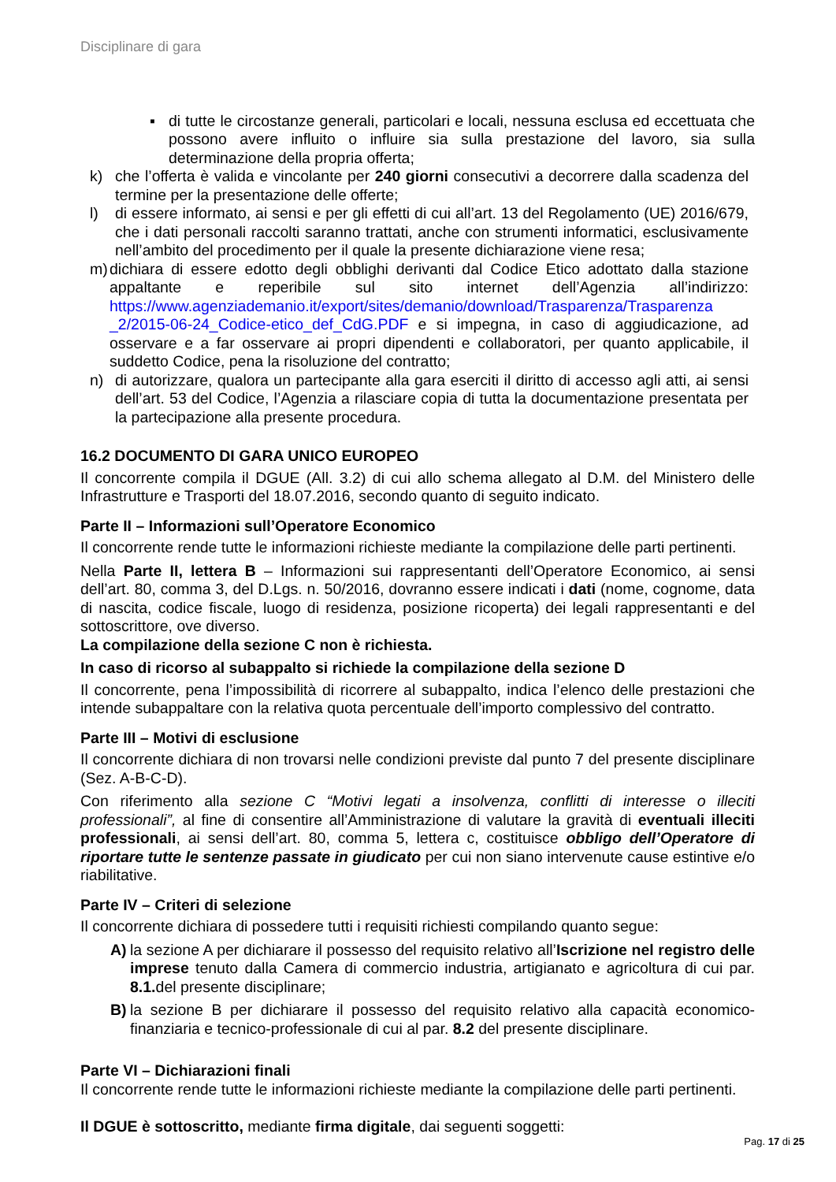Disciplinare di gara
▪ di tutte le circostanze generali, particolari e locali, nessuna esclusa ed eccettuata che possono avere influito o influire sia sulla prestazione del lavoro, sia sulla determinazione della propria offerta;
k) che l’offerta è valida e vincolante per 240 giorni consecutivi a decorrere dalla scadenza del termine per la presentazione delle offerte;
l) di essere informato, ai sensi e per gli effetti di cui all’art. 13 del Regolamento (UE) 2016/679, che i dati personali raccolti saranno trattati, anche con strumenti informatici, esclusivamente nell’ambito del procedimento per il quale la presente dichiarazione viene resa;
m) dichiara di essere edotto degli obblighi derivanti dal Codice Etico adottato dalla stazione appaltante e reperibile sul sito internet dell’Agenzia all’indirizzo: https://www.agenziademanio.it/export/sites/demanio/download/Trasparenza/Trasparenza _2/2015-06-24_Codice-etico_def_CdG.PDF e si impegna, in caso di aggiudicazione, ad osservare e a far osservare ai propri dipendenti e collaboratori, per quanto applicabile, il suddetto Codice, pena la risoluzione del contratto;
n) di autorizzare, qualora un partecipante alla gara eserciti il diritto di accesso agli atti, ai sensi dell’art. 53 del Codice, l’Agenzia a rilasciare copia di tutta la documentazione presentata per la partecipazione alla presente procedura.
16.2 DOCUMENTO DI GARA UNICO EUROPEO
Il concorrente compila il DGUE (All. 3.2) di cui allo schema allegato al D.M. del Ministero delle Infrastrutture e Trasporti del 18.07.2016, secondo quanto di seguito indicato.
Parte II – Informazioni sull’Operatore Economico
Il concorrente rende tutte le informazioni richieste mediante la compilazione delle parti pertinenti.
Nella Parte II, lettera B – Informazioni sui rappresentanti dell’Operatore Economico, ai sensi dell’art. 80, comma 3, del D.Lgs. n. 50/2016, dovranno essere indicati i dati (nome, cognome, data di nascita, codice fiscale, luogo di residenza, posizione ricoperta) dei legali rappresentanti e del sottoscrittore, ove diverso.
La compilazione della sezione C non è richiesta.
In caso di ricorso al subappalto si richiede la compilazione della sezione D
Il concorrente, pena l’impossibilità di ricorrere al subappalto, indica l’elenco delle prestazioni che intende subappaltare con la relativa quota percentuale dell’importo complessivo del contratto.
Parte III – Motivi di esclusione
Il concorrente dichiara di non trovarsi nelle condizioni previste dal punto 7 del presente disciplinare (Sez. A-B-C-D).
Con riferimento alla sezione C “Motivi legati a insolvenza, conflitti di interesse o illeciti professionali”, al fine di consentire all’Amministrazione di valutare la gravità di eventuali illeciti professionali, ai sensi dell’art. 80, comma 5, lettera c, costituisce obbligo dell’Operatore di riportare tutte le sentenze passate in giudicato per cui non siano intervenute cause estintive e/o riabilitative.
Parte IV – Criteri di selezione
Il concorrente dichiara di possedere tutti i requisiti richiesti compilando quanto segue:
A) la sezione A per dichiarare il possesso del requisito relativo all’Iscrizione nel registro delle imprese tenuto dalla Camera di commercio industria, artigianato e agricoltura di cui par. 8.1. del presente disciplinare;
B) la sezione B per dichiarare il possesso del requisito relativo alla capacità economico-finanziaria e tecnico-professionale di cui al par. 8.2 del presente disciplinare.
Parte VI – Dichiarazioni finali
Il concorrente rende tutte le informazioni richieste mediante la compilazione delle parti pertinenti.
Il DGUE è sottoscritto, mediante firma digitale, dai seguenti soggetti:
Pag. 17 di 25